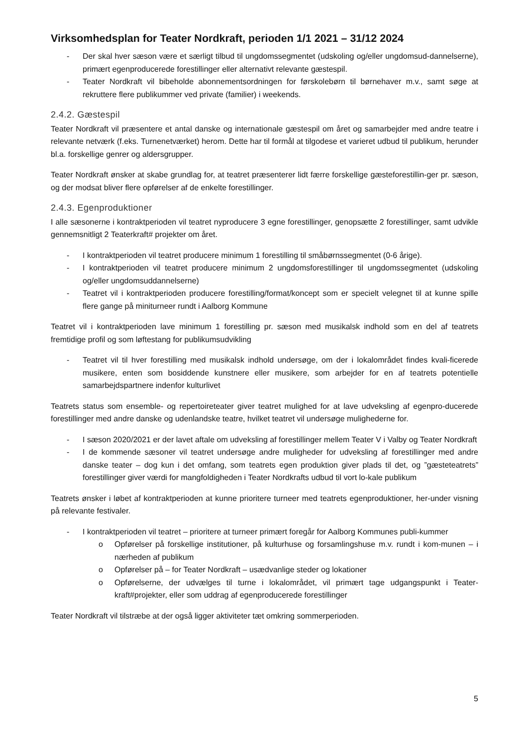Virksomhedsplan for Teater Nordkraft, perioden 1/1 2021 – 31/12 2024
- Der skal hver sæson være et særligt tilbud til ungdomssegmentet (udskoling og/eller ungdomsud-dannelserne), primært egenproducerede forestillinger eller alternativt relevante gæstespil.
- Teater Nordkraft vil bibeholde abonnementsordningen for førskolebørn til børnehaver m.v., samt søge at rekruttere flere publikummer ved private (familier) i weekends.
2.4.2. Gæstespil
Teater Nordkraft vil præsentere et antal danske og internationale gæstespil om året og samarbejder med andre teatre i relevante netværk (f.eks. Turnenetværket) herom. Dette har til formål at tilgodese et varieret udbud til publikum, herunder bl.a. forskellige genrer og aldersgrupper.
Teater Nordkraft ønsker at skabe grundlag for, at teatret præsenterer lidt færre forskellige gæsteforestillin-ger pr. sæson, og der modsat bliver flere opførelser af de enkelte forestillinger.
2.4.3. Egenproduktioner
I alle sæsonerne i kontraktperioden vil teatret nyproducere 3 egne forestillinger, genopsætte 2 forestillinger, samt udvikle gennemsnitligt 2 Teaterkraft# projekter om året.
- I kontraktperioden vil teatret producere minimum 1 forestilling til småbørnssegmentet (0-6 årige).
- I kontraktperioden vil teatret producere minimum 2 ungdomsforestillinger til ungdomssegmentet (udskoling og/eller ungdomsuddannelserne)
- Teatret vil i kontraktperioden producere forestilling/format/koncept som er specielt velegnet til at kunne spille flere gange på miniturneer rundt i Aalborg Kommune
Teatret vil i kontraktperioden lave minimum 1 forestilling pr. sæson med musikalsk indhold som en del af teatrets fremtidige profil og som løftestang for publikumsudvikling
- Teatret vil til hver forestilling med musikalsk indhold undersøge, om der i lokalområdet findes kvali-ficerede musikere, enten som bosiddende kunstnere eller musikere, som arbejder for en af teatrets potentielle samarbejdspartnere indenfor kulturlivet
Teatrets status som ensemble- og repertoireteater giver teatret mulighed for at lave udveksling af egenpro-ducerede forestillinger med andre danske og udenlandske teatre, hvilket teatret vil undersøge mulighederne for.
- I sæson 2020/2021 er der lavet aftale om udveksling af forestillinger mellem Teater V i Valby og Teater Nordkraft
- I de kommende sæsoner vil teatret undersøge andre muligheder for udveksling af forestillinger med andre danske teater – dog kun i det omfang, som teatrets egen produktion giver plads til det, og ”gæsteteatrets” forestillinger giver værdi for mangfoldigheden i Teater Nordkrafts udbud til vort lo-kale publikum
Teatrets ønsker i løbet af kontraktperioden at kunne prioritere turneer med teatrets egenproduktioner, her-under visning på relevante festivaler.
- I kontraktperioden vil teatret – prioritere at turneer primært foregår for Aalborg Kommunes publi-kummer
o Opførelser på forskellige institutioner, på kulturhuse og forsamlingshuse m.v. rundt i kom-munen – i nærheden af publikum
o Opførelser på – for Teater Nordkraft – usædvanlige steder og lokationer
o Opførelserne, der udvælges til turne i lokalområdet, vil primært tage udgangspunkt i Teater-kraft#projekter, eller som uddrag af egenproducerede forestillinger
Teater Nordkraft vil tilstræbe at der også ligger aktiviteter tæt omkring sommerperioden.
5